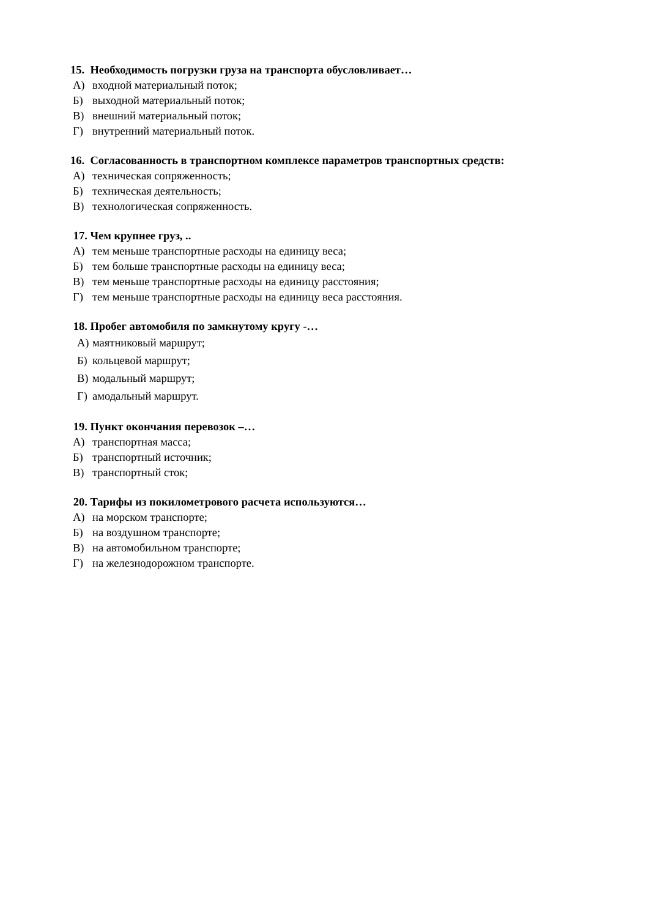15. Необходимость погрузки груза на транспорта обусловливает…
А) входной материальный поток;
Б) выходной материальный поток;
В) внешний материальный поток;
Г) внутренний материальный поток.
16. Согласованность в транспортном комплексе параметров транспортных средств:
А) техническая сопряженность;
Б) техническая деятельность;
В) технологическая сопряженность.
17. Чем крупнее груз, ..
А) тем меньше транспортные расходы на единицу веса;
Б) тем больше транспортные расходы на единицу веса;
В) тем меньше транспортные расходы на единицу расстояния;
Г) тем меньше транспортные расходы на единицу веса расстояния.
18. Пробег автомобиля по замкнутому кругу -…
А) маятниковый маршрут;
Б) кольцевой маршрут;
В) модальный маршрут;
Г) амодальный маршрут.
19. Пункт окончания перевозок –…
А) транспортная масса;
Б) транспортный источник;
В) транспортный сток;
20. Тарифы из покилометрового расчета используются…
А) на морском транспорте;
Б) на воздушном транспорте;
В) на автомобильном транспорте;
Г) на железнодорожном транспорте.